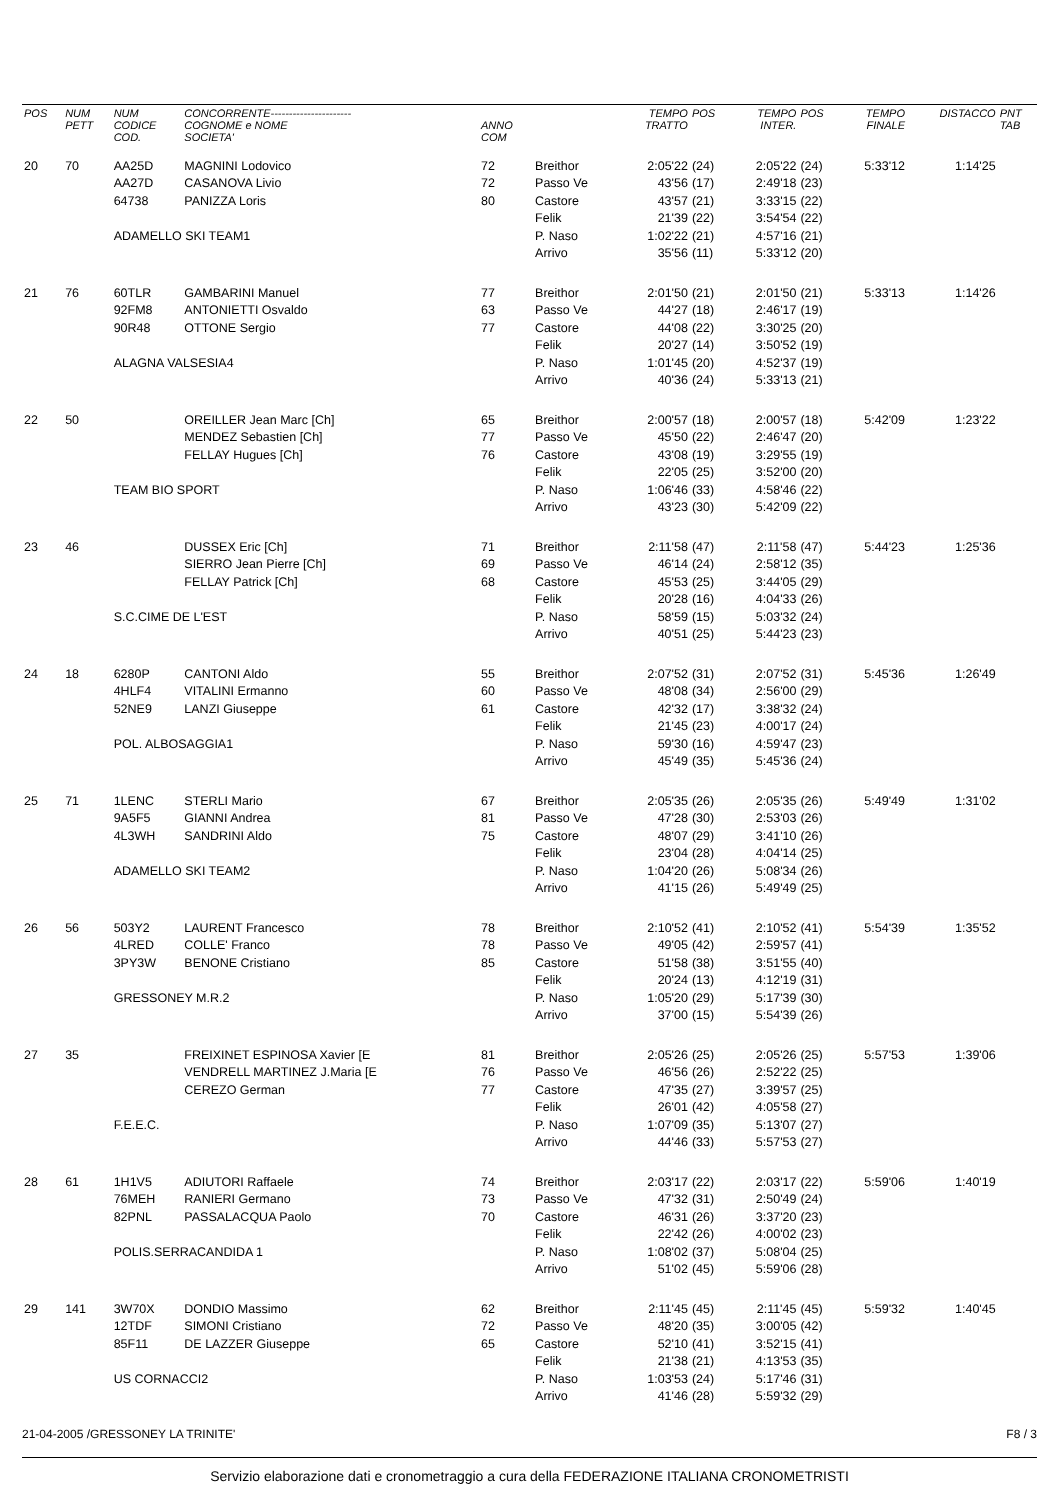| POS | NUM PETT | NUM CODICE COD. | CONCORRENTE---------------------- COGNOME e NOME SOCIETA' | ANNO COM | | TEMPO TRATTO | POS | TEMPO INTER. | POS | TEMPO FINALE | DISTACCO | PNT TAB |
| --- | --- | --- | --- | --- | --- | --- | --- | --- | --- | --- | --- | --- |
| 20 | 70 | AA25D | MAGNINI Lodovico | 72 | Breithor | 2:05'22 | (24) | 2:05'22 | (24) | 5:33'12 | 1:14'25 | |
| | | AA27D | CASANOVA Livio | 72 | Passo Ve | 43'56 | (17) | 2:49'18 | (23) | | | |
| | | 64738 | PANIZZA Loris | 80 | Castore | 43'57 | (21) | 3:33'15 | (22) | | | |
| | | | | | Felik | 21'39 | (22) | 3:54'54 | (22) | | | |
| | | ADAMELLO SKI TEAM1 | | | P. Naso | 1:02'22 | (21) | 4:57'16 | (21) | | | |
| | | | | | Arrivo | 35'56 | (11) | 5:33'12 | (20) | | | |
| 21 | 76 | 60TLR | GAMBARINI Manuel | 77 | Breithor | 2:01'50 | (21) | 2:01'50 | (21) | 5:33'13 | 1:14'26 | |
| | | 92FM8 | ANTONIETTI Osvaldo | 63 | Passo Ve | 44'27 | (18) | 2:46'17 | (19) | | | |
| | | 90R48 | OTTONE Sergio | 77 | Castore | 44'08 | (22) | 3:30'25 | (20) | | | |
| | | | | | Felik | 20'27 | (14) | 3:50'52 | (19) | | | |
| | | ALAGNA VALSESIA4 | | | P. Naso | 1:01'45 | (20) | 4:52'37 | (19) | | | |
| | | | | | Arrivo | 40'36 | (24) | 5:33'13 | (21) | | | |
| 22 | 50 | | OREILLER Jean Marc [Ch] | 65 | Breithor | 2:00'57 | (18) | 2:00'57 | (18) | 5:42'09 | 1:23'22 | |
| | | | MENDEZ Sebastien [Ch] | 77 | Passo Ve | 45'50 | (22) | 2:46'47 | (20) | | | |
| | | | FELLAY Hugues [Ch] | 76 | Castore | 43'08 | (19) | 3:29'55 | (19) | | | |
| | | | | | Felik | 22'05 | (25) | 3:52'00 | (20) | | | |
| | | TEAM BIO SPORT | | | P. Naso | 1:06'46 | (33) | 4:58'46 | (22) | | | |
| | | | | | Arrivo | 43'23 | (30) | 5:42'09 | (22) | | | |
| 23 | 46 | | DUSSEX Eric [Ch] | 71 | Breithor | 2:11'58 | (47) | 2:11'58 | (47) | 5:44'23 | 1:25'36 | |
| | | | SIERRO Jean Pierre [Ch] | 69 | Passo Ve | 46'14 | (24) | 2:58'12 | (35) | | | |
| | | | FELLAY Patrick [Ch] | 68 | Castore | 45'53 | (25) | 3:44'05 | (29) | | | |
| | | | | | Felik | 20'28 | (16) | 4:04'33 | (26) | | | |
| | | S.C.CIME DE L'EST | | | P. Naso | 58'59 | (15) | 5:03'32 | (24) | | | |
| | | | | | Arrivo | 40'51 | (25) | 5:44'23 | (23) | | | |
| 24 | 18 | 6280P | CANTONI Aldo | 55 | Breithor | 2:07'52 | (31) | 2:07'52 | (31) | 5:45'36 | 1:26'49 | |
| | | 4HLF4 | VITALINI Ermanno | 60 | Passo Ve | 48'08 | (34) | 2:56'00 | (29) | | | |
| | | 52NE9 | LANZI Giuseppe | 61 | Castore | 42'32 | (17) | 3:38'32 | (24) | | | |
| | | | | | Felik | 21'45 | (23) | 4:00'17 | (24) | | | |
| | | POL. ALBOSAGGIA1 | | | P. Naso | 59'30 | (16) | 4:59'47 | (23) | | | |
| | | | | | Arrivo | 45'49 | (35) | 5:45'36 | (24) | | | |
| 25 | 71 | 1LENC | STERLI Mario | 67 | Breithor | 2:05'35 | (26) | 2:05'35 | (26) | 5:49'49 | 1:31'02 | |
| | | 9A5F5 | GIANNI Andrea | 81 | Passo Ve | 47'28 | (30) | 2:53'03 | (26) | | | |
| | | 4L3WH | SANDRINI Aldo | 75 | Castore | 48'07 | (29) | 3:41'10 | (26) | | | |
| | | | | | Felik | 23'04 | (28) | 4:04'14 | (25) | | | |
| | | ADAMELLO SKI TEAM2 | | | P. Naso | 1:04'20 | (26) | 5:08'34 | (26) | | | |
| | | | | | Arrivo | 41'15 | (26) | 5:49'49 | (25) | | | |
| 26 | 56 | 503Y2 | LAURENT Francesco | 78 | Breithor | 2:10'52 | (41) | 2:10'52 | (41) | 5:54'39 | 1:35'52 | |
| | | 4LRED | COLLE' Franco | 78 | Passo Ve | 49'05 | (42) | 2:59'57 | (41) | | | |
| | | 3PY3W | BENONE Cristiano | 85 | Castore | 51'58 | (38) | 3:51'55 | (40) | | | |
| | | | | | Felik | 20'24 | (13) | 4:12'19 | (31) | | | |
| | | GRESSONEY M.R.2 | | | P. Naso | 1:05'20 | (29) | 5:17'39 | (30) | | | |
| | | | | | Arrivo | 37'00 | (15) | 5:54'39 | (26) | | | |
| 27 | 35 | | FREIXINET ESPINOSA Xavier [E | 81 | Breithor | 2:05'26 | (25) | 2:05'26 | (25) | 5:57'53 | 1:39'06 | |
| | | | VENDRELL MARTINEZ J.Maria [E | 76 | Passo Ve | 46'56 | (26) | 2:52'22 | (25) | | | |
| | | | CEREZO German | 77 | Castore | 47'35 | (27) | 3:39'57 | (25) | | | |
| | | | | | Felik | 26'01 | (42) | 4:05'58 | (27) | | | |
| | | F.E.E.C. | | | P. Naso | 1:07'09 | (35) | 5:13'07 | (27) | | | |
| | | | | | Arrivo | 44'46 | (33) | 5:57'53 | (27) | | | |
| 28 | 61 | 1H1V5 | ADIUTORI Raffaele | 74 | Breithor | 2:03'17 | (22) | 2:03'17 | (22) | 5:59'06 | 1:40'19 | |
| | | 76MEH | RANIERI Germano | 73 | Passo Ve | 47'32 | (31) | 2:50'49 | (24) | | | |
| | | 82PNL | PASSALACQUA Paolo | 70 | Castore | 46'31 | (26) | 3:37'20 | (23) | | | |
| | | | | | Felik | 22'42 | (26) | 4:00'02 | (23) | | | |
| | | POLIS.SERRACANDIDA 1 | | | P. Naso | 1:08'02 | (37) | 5:08'04 | (25) | | | |
| | | | | | Arrivo | 51'02 | (45) | 5:59'06 | (28) | | | |
| 29 | 141 | 3W70X | DONDIO Massimo | 62 | Breithor | 2:11'45 | (45) | 2:11'45 | (45) | 5:59'32 | 1:40'45 | |
| | | 12TDF | SIMONI Cristiano | 72 | Passo Ve | 48'20 | (35) | 3:00'05 | (42) | | | |
| | | 85F11 | DE LAZZER Giuseppe | 65 | Castore | 52'10 | (41) | 3:52'15 | (41) | | | |
| | | | | | Felik | 21'38 | (21) | 4:13'53 | (35) | | | |
| | | US CORNACCI2 | | | P. Naso | 1:03'53 | (24) | 5:17'46 | (31) | | | |
| | | | | | Arrivo | 41'46 | (28) | 5:59'32 | (29) | | | |
21-04-2005 /GRESSONEY LA TRINITE' F8 / 3
Servizio elaborazione dati e cronometraggio a cura della FEDERAZIONE ITALIANA CRONOMETRISTI